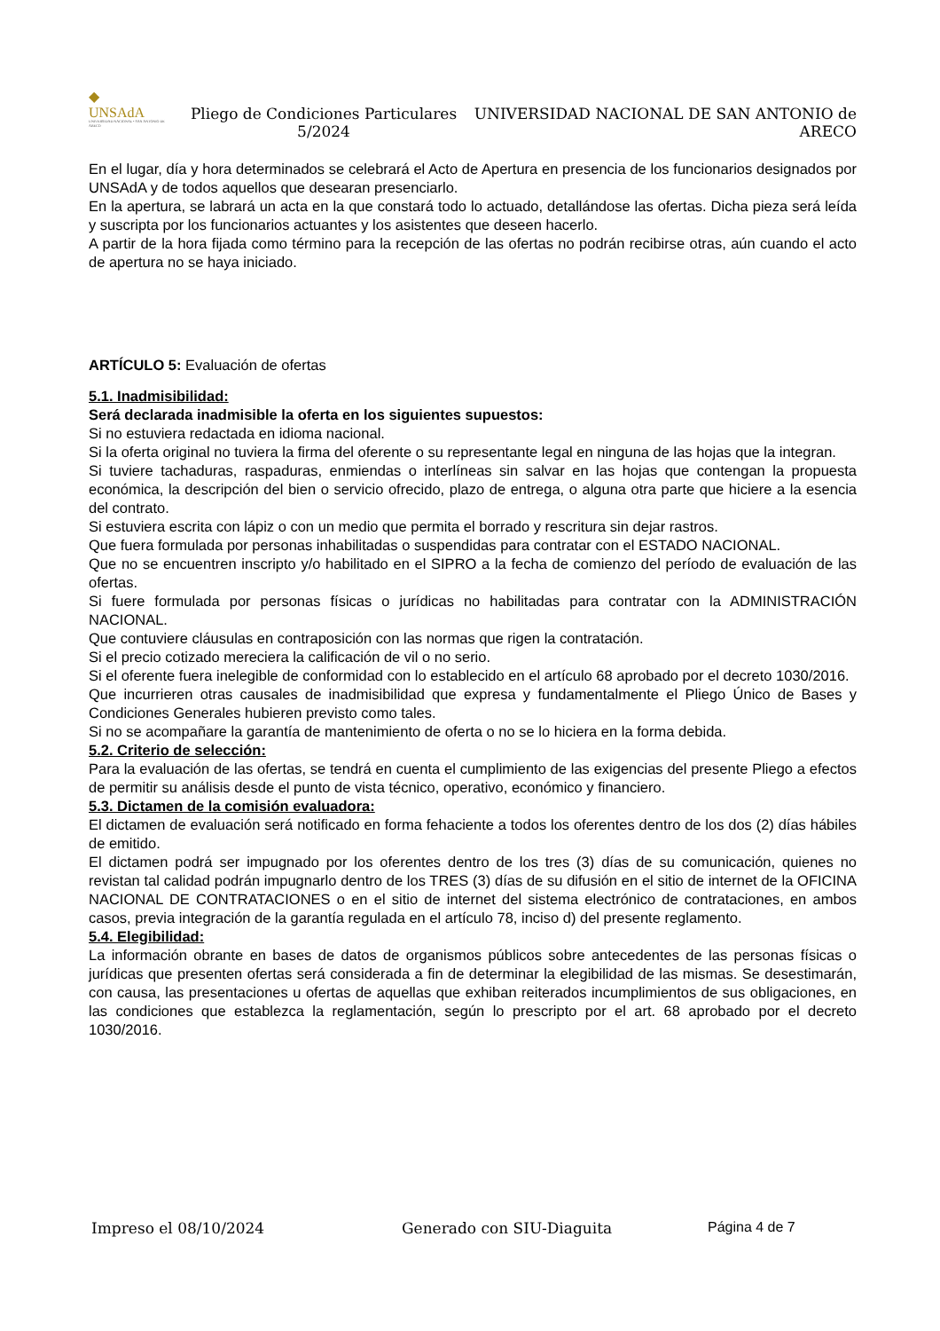◆
UNSAdA
UNIVERSIDAD NACIONAL • SAN ANTONIO DE ARECO
Pliego de Condiciones Particulares 5/2024
UNIVERSIDAD NACIONAL DE SAN ANTONIO de ARECO
En el lugar, día y hora determinados se celebrará el Acto de Apertura en presencia de los funcionarios designados por UNSAdA y de todos aquellos que desearan presenciarlo.
En la apertura, se labrará un acta en la que constará todo lo actuado, detallándose las ofertas. Dicha pieza será leída y suscripta por los funcionarios actuantes y los asistentes que deseen hacerlo.
A partir de la hora fijada como término para la recepción de las ofertas no podrán recibirse otras, aún cuando el acto de apertura no se haya iniciado.
ARTÍCULO 5: Evaluación de ofertas
5.1. Inadmisibilidad:
Será declarada inadmisible la oferta en los siguientes supuestos:
Si no estuviera redactada en idioma nacional.
Si la oferta original no tuviera la firma del oferente o su representante legal en ninguna de las hojas que la integran.
Si tuviere tachaduras, raspaduras, enmiendas o interlíneas sin salvar en las hojas que contengan la propuesta económica, la descripción del bien o servicio ofrecido, plazo de entrega, o alguna otra parte que hiciere a la esencia del contrato.
Si estuviera escrita con lápiz o con un medio que permita el borrado y rescritura sin dejar rastros.
Que fuera formulada por personas inhabilitadas o suspendidas para contratar con el ESTADO NACIONAL.
Que no se encuentren inscripto y/o habilitado en el SIPRO a la fecha de comienzo del período de evaluación de las ofertas.
Si fuere formulada por personas físicas o jurídicas no habilitadas para contratar con la ADMINISTRACIÓN NACIONAL.
Que contuviere cláusulas en contraposición con las normas que rigen la contratación.
Si el precio cotizado mereciera la calificación de vil o no serio.
Si el oferente fuera inelegible de conformidad con lo establecido en el artículo 68 aprobado por el decreto 1030/2016.
Que incurrieren otras causales de inadmisibilidad que expresa y fundamentalmente el Pliego Único de Bases y Condiciones Generales hubieren previsto como tales.
Si no se acompañare la garantía de mantenimiento de oferta o no se lo hiciera en la forma debida.
5.2. Criterio de selección:
Para la evaluación de las ofertas, se tendrá en cuenta el cumplimiento de las exigencias del presente Pliego a efectos de permitir su análisis desde el punto de vista técnico, operativo, económico y financiero.
5.3. Dictamen de la comisión evaluadora:
El dictamen de evaluación será notificado en forma fehaciente a todos los oferentes dentro de los dos (2) días hábiles de emitido.
El dictamen podrá ser impugnado por los oferentes dentro de los tres (3) días de su comunicación, quienes no revistan tal calidad podrán impugnarlo dentro de los TRES (3) días de su difusión en el sitio de internet de la OFICINA NACIONAL DE CONTRATACIONES o en el sitio de internet del sistema electrónico de contrataciones, en ambos casos, previa integración de la garantía regulada en el artículo 78, inciso d) del presente reglamento.
5.4. Elegibilidad:
La información obrante en bases de datos de organismos públicos sobre antecedentes de las personas físicas o jurídicas que presenten ofertas será considerada a fin de determinar la elegibilidad de las mismas. Se desestimarán, con causa, las presentaciones u ofertas de aquellas que exhiban reiterados incumplimientos de sus obligaciones, en las condiciones que establezca la reglamentación, según lo prescripto por el art. 68 aprobado por el decreto 1030/2016.
Impreso el 08/10/2024 Generado con SIU-Diaguita Página 4 de 7